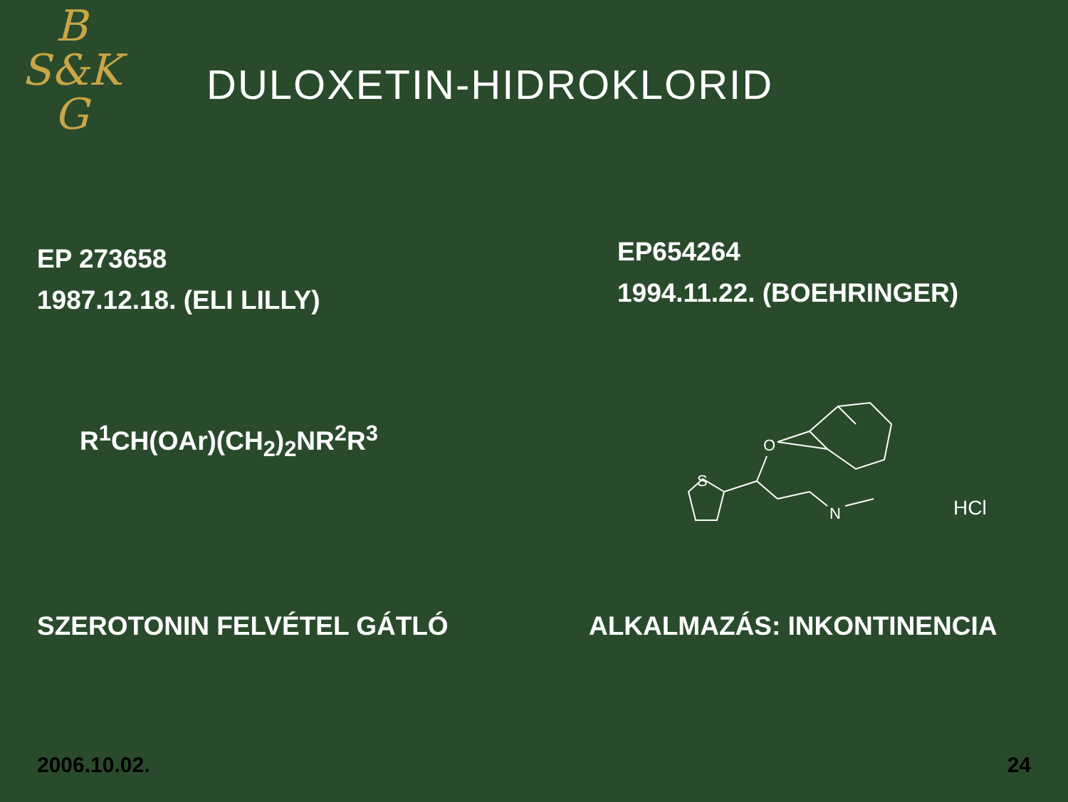B
S&K
G
DULOXETIN-HIDROKLORID
EP 273658
1987.12.18. (ELI LILLY)
EP654264
1994.11.22. (BOEHRINGER)
R<sup>1</sup>CH(OAr)(CH<sub>2</sub>)<sub>2</sub>NR<sup>2</sup>R<sup>3</sup>
S
O
N
HCl
SZEROTONIN FELVÉTEL GÁTLÓ ALKALMAZÁS: INKONTINENCIA
2006.10.02. 24